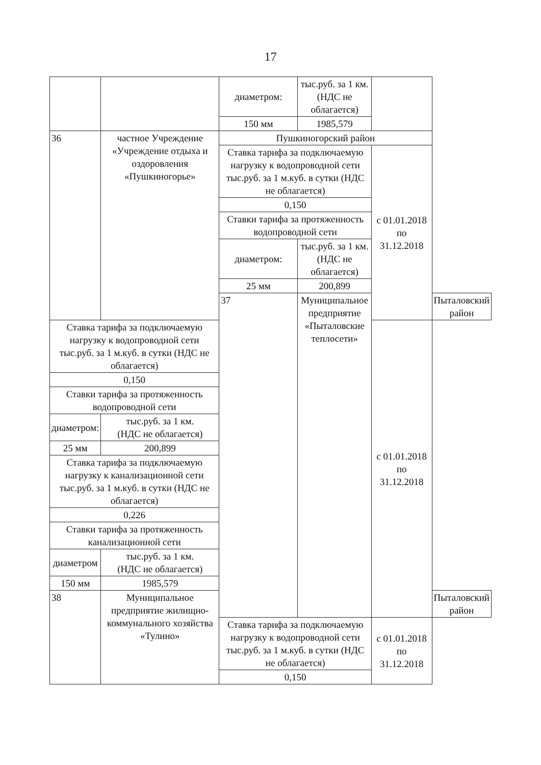17
| | | диаметром: | тыс.руб. за 1 км. (НДС не облагается) | | |
| | | 150 мм | 1985,579 | | |
| 36 | частное Учреждение «Учреждение отдыха и оздоровления «Пушкиногорье» | Пушкиногорский район | | | |
| | | Ставка тарифа за подключаемую нагрузку к водопроводной сети тыс.руб. за 1 м.куб. в сутки (НДС не облагается) | | с 01.01.2018 по 31.12.2018 | |
| | | 0,150 | | | |
| | | Ставки тарифа за протяженность водопроводной сети | | | |
| | | диаметром: | тыс.руб. за 1 км. (НДС не облагается) | | |
| | | 25 мм | 200,899 | | |
| | | 37 | Муниципальное предприятие «Пыталовские теплосети» | | Пыталовский район |
| Ставка тарифа за подключаемую нагрузку к водопроводной сети тыс.руб. за 1 м.куб. в сутки (НДС не облагается) | | | | с 01.01.2018 по 31.12.2018 | |
| 0,150 | | | | | |
| Ставки тарифа за протяженность водопроводной сети | | | | | |
| диаметром: | тыс.руб. за 1 км. (НДС не облагается) | | | | |
| 25 мм | 200,899 | | | | |
| Ставка тарифа за подключаемую нагрузку к канализационной сети тыс.руб. за 1 м.куб. в сутки (НДС не облагается) | | | | | |
| 0,226 | | | | | |
| Ставки тарифа за протяженность канализационной сети | | | | | |
| диаметром | тыс.руб. за 1 км. (НДС не облагается) | | | | |
| 150 мм | 1985,579 | | | | |
| 38 | Муниципальное предприятие жилищно-коммунального хозяйства «Тулино» | | | | Пыталовский район |
| | | Ставка тарифа за подключаемую нагрузку к водопроводной сети тыс.руб. за 1 м.куб. в сутки (НДС не облагается) | | с 01.01.2018 по 31.12.2018 | |
| | | 0,150 | | | |